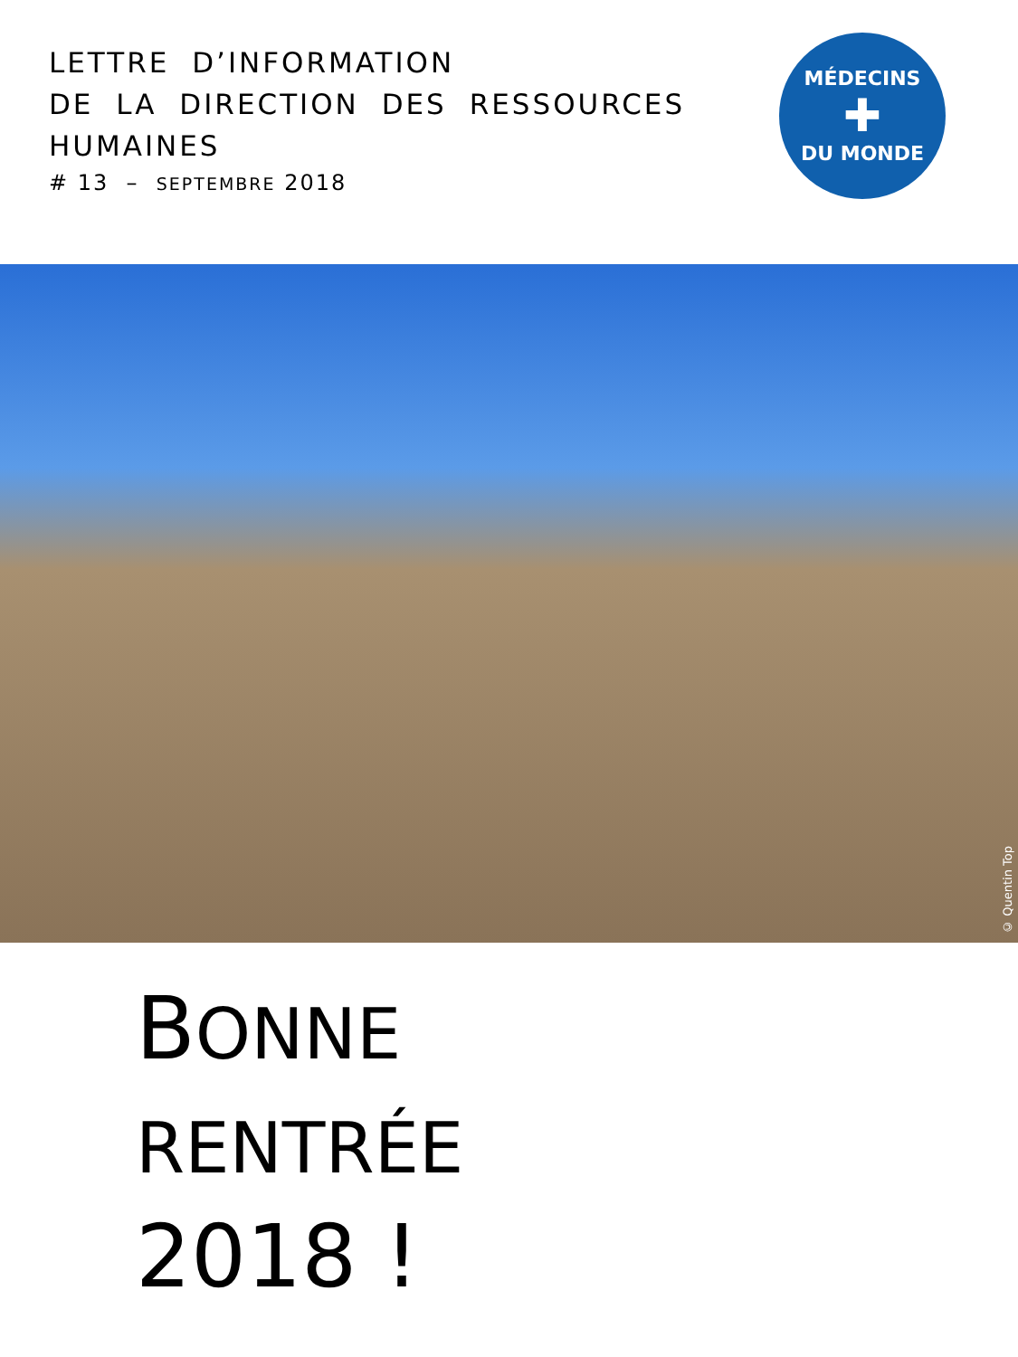LETTRE D’INFORMATION
DE LA DIRECTION DES RESSOURCES
HUMAINES
# 13 – SEPTEMBRE 2018
MÉDECINS
✚
DU MONDE
© Quentin Top
BONNE
RENTRÉE
2018 !